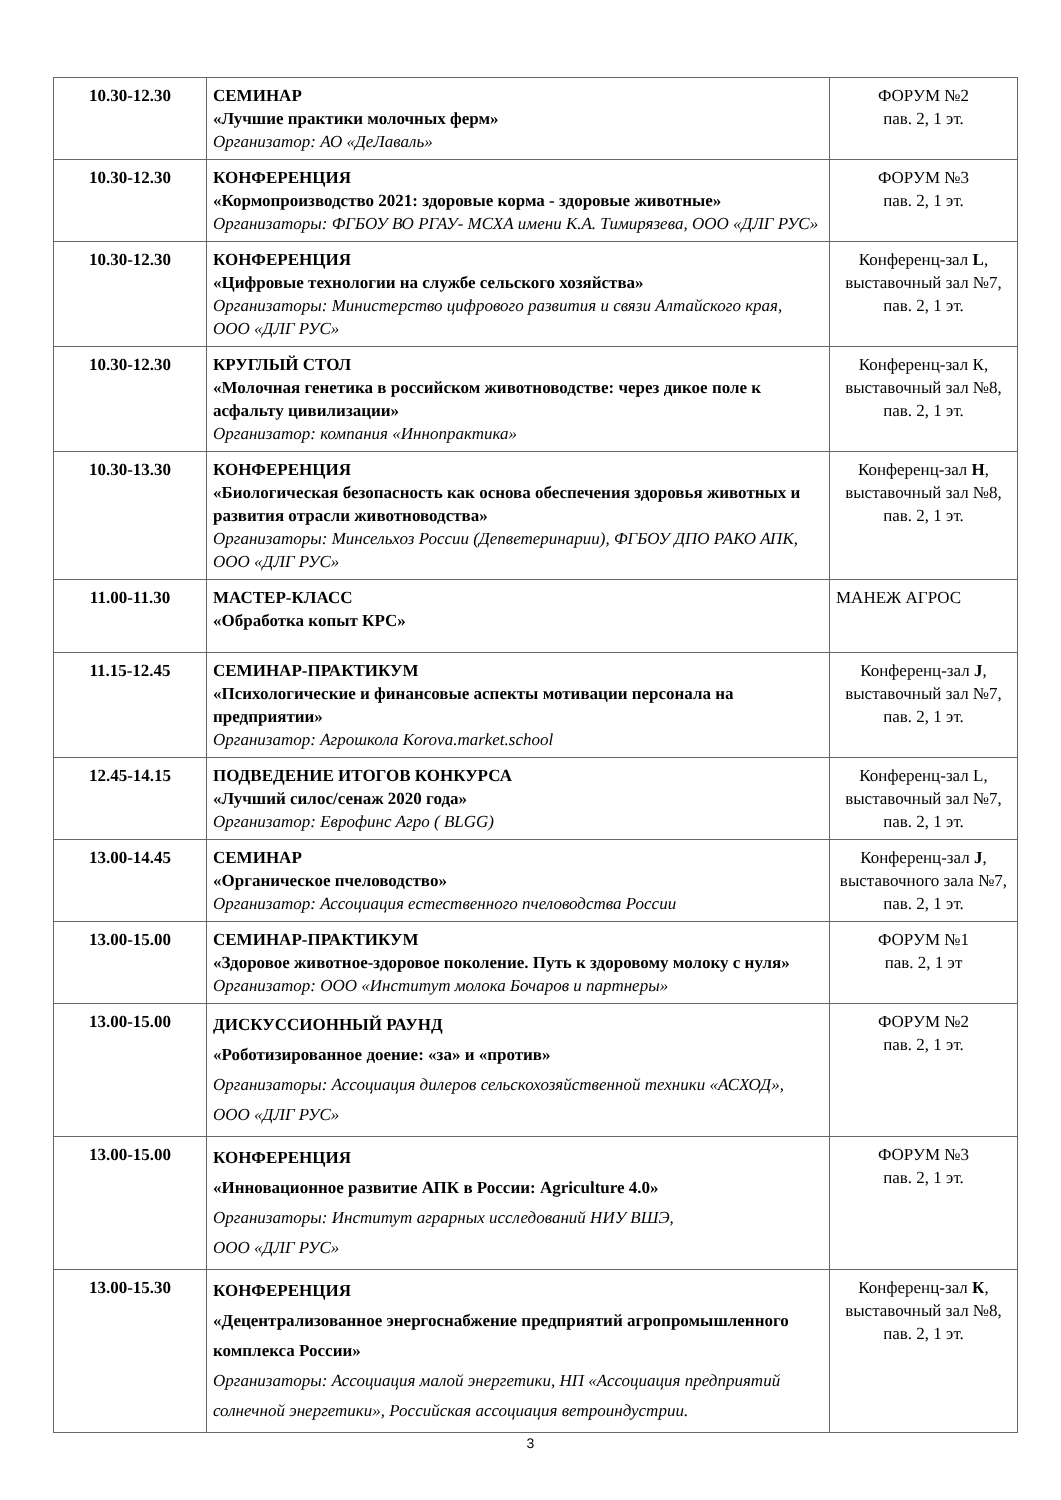| 10.30-12.30 | СЕМИНАР «Лучшие практики молочных ферм» Организатор: АО «ДеЛаваль» | ФОРУМ №2 пав. 2, 1 эт. |
| 10.30-12.30 | КОНФЕРЕНЦИЯ «Кормопроизводство 2021: здоровые корма - здоровые животные» Организаторы: ФГБОУ ВО РГАУ- МСХА имени К.А. Тимирязева, ООО «ДЛГ РУС» | ФОРУМ №3 пав. 2, 1 эт. |
| 10.30-12.30 | КОНФЕРЕНЦИЯ «Цифровые технологии на службе сельского хозяйства» Организаторы: Министерство цифрового развития и связи Алтайского края, ООО «ДЛГ РУС» | Конференц-зал L , выставочный зал №7, пав. 2, 1 эт. |
| 10.30-12.30 | КРУГЛЫЙ СТОЛ «Молочная генетика в российском животноводстве: через дикое поле к асфальту цивилизации» Организатор: компания «Иннопрактика» | Конференц-зал К, выставочный зал №8, пав. 2, 1 эт. |
| 10.30-13.30 | КОНФЕРЕНЦИЯ «Биологическая безопасность как основа обеспечения здоровья животных и развития отрасли животноводства» Организаторы: Минсельхоз России (Депветеринарии), ФГБОУ ДПО РАКО АПК, ООО «ДЛГ РУС» | Конференц-зал H , выставочный зал №8, пав. 2, 1 эт. |
| 11.00-11.30 | МАСТЕР-КЛАСС «Обработка копыт КРС» | МАНЕЖ АГРОС |
| 11.15-12.45 | СЕМИНАР-ПРАКТИКУМ «Психологические и финансовые аспекты мотивации персонала на предприятии» Организатор: Агрошкола Korova.market.school | Конференц-зал J , выставочный зал №7, пав. 2, 1 эт. |
| 12.45-14.15 | ПОДВЕДЕНИЕ ИТОГОВ КОНКУРСА «Лучший силос/сенаж 2020 года» Организатор: Еврофинс Агро ( BLGG) | Конференц-зал L, выставочный зал №7, пав. 2, 1 эт. |
| 13.00-14.45 | СЕМИНАР «Органическое пчеловодство» Организатор: Ассоциация естественного пчеловодства России | Конференц-зал J , выставочного зала №7, пав. 2, 1 эт. |
| 13.00-15.00 | СЕМИНАР-ПРАКТИКУМ «Здоровое животное-здоровое поколение. Путь к здоровому молоку с нуля» Организатор: ООО «Институт молока Бочаров и партнеры» | ФОРУМ №1 пав. 2, 1 эт |
| 13.00-15.00 | ДИСКУССИОННЫЙ РАУНД «Роботизированное доение: «за» и «против» Организаторы: Ассоциация дилеров сельскохозяйственной техники «АСХОД», ООО «ДЛГ РУС» | ФОРУМ №2 пав. 2, 1 эт. |
| 13.00-15.00 | КОНФЕРЕНЦИЯ «Инновационное развитие АПК в России: Agriculture 4.0» Организаторы: Институт аграрных исследований НИУ ВШЭ, ООО «ДЛГ РУС» | ФОРУМ №3 пав. 2, 1 эт. |
| 13.00-15.30 | КОНФЕРЕНЦИЯ «Децентрализованное энергоснабжение предприятий агропромышленного комплекса России» Организаторы: Ассоциация малой энергетики, НП «Ассоциация предприятий солнечной энергетики», Российская ассоциация ветроиндустрии. | Конференц-зал К , выставочный зал №8, пав. 2, 1 эт. |
3